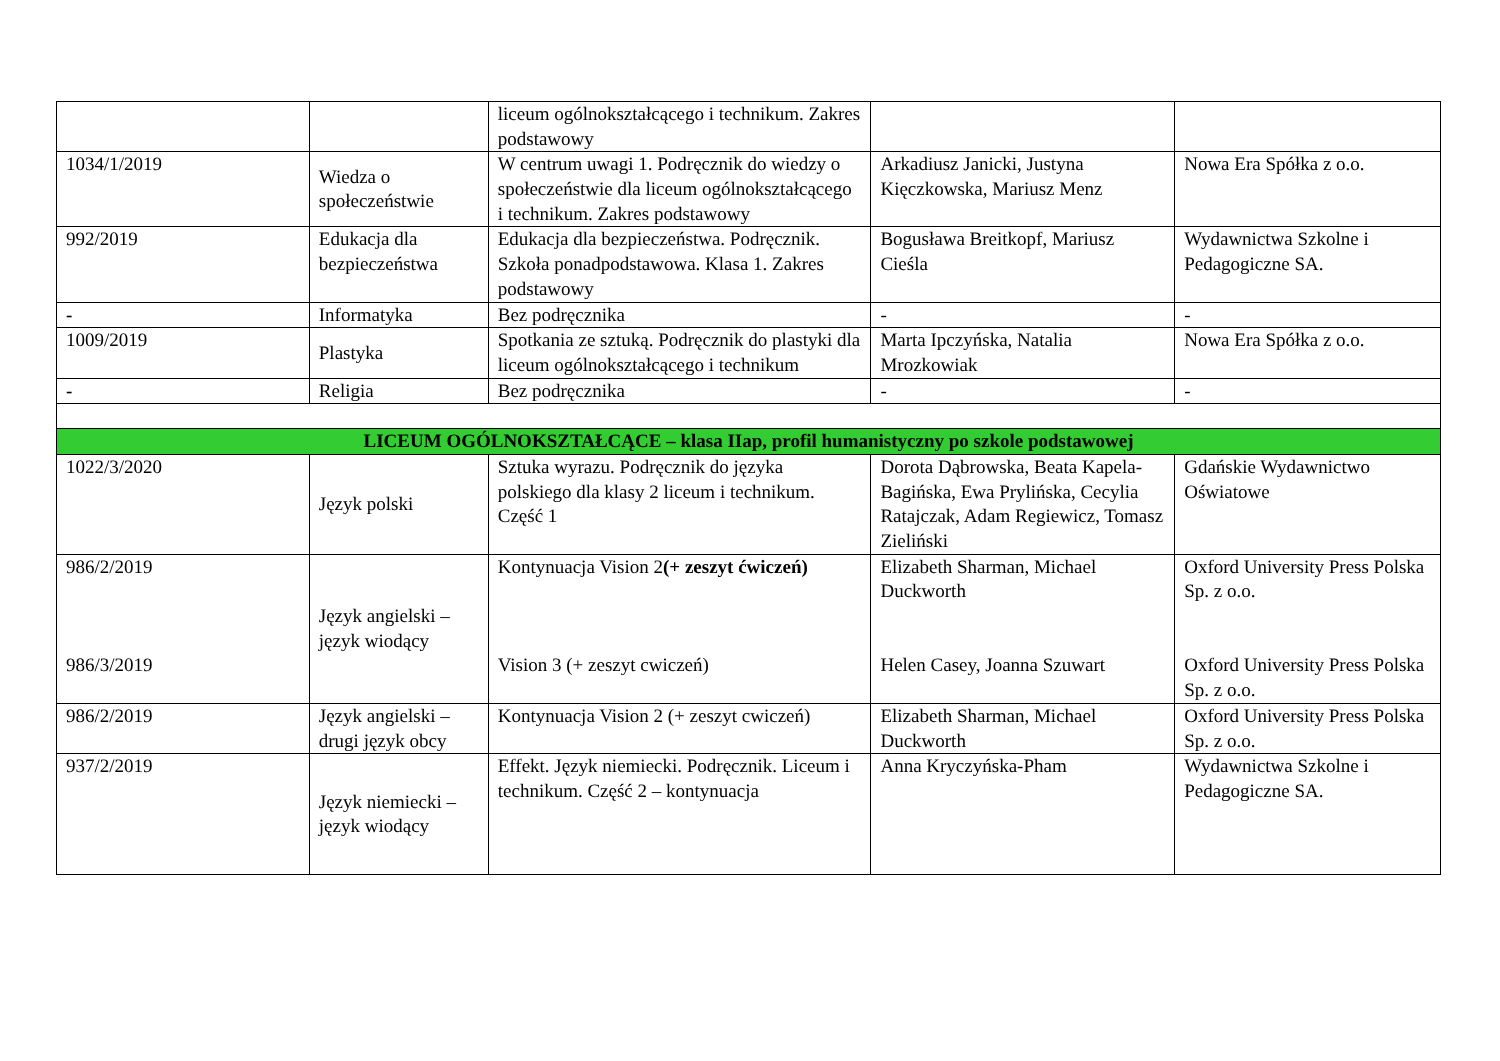| | | liceum ogólnokształcącego i technikum. Zakres podstawowy | | |
| 1034/1/2019 | Wiedza o społeczeństwie | W centrum uwagi 1. Podręcznik do wiedzy o społeczeństwie dla liceum ogólnokształcącego i technikum. Zakres podstawowy | Arkadiusz Janicki, Justyna Kięczkowska, Mariusz Menz | Nowa Era Spółka z o.o. |
| 992/2019 | Edukacja dla bezpieczeństwa | Edukacja dla bezpieczeństwa. Podręcznik. Szkoła ponadpodstawowa. Klasa 1. Zakres podstawowy | Bogusława Breitkopf, Mariusz Cieśla | Wydawnictwa Szkolne i Pedagogiczne SA. |
| - | Informatyka | Bez podręcznika | - | - |
| 1009/2019 | Plastyka | Spotkania ze sztuką. Podręcznik do plastyki dla liceum ogólnokształcącego i technikum | Marta Ipczyńska, Natalia Mrozkowiak | Nowa Era Spółka z o.o. |
| - | Religia | Bez podręcznika | - | - |
| LICEUM OGÓLNOKSZTAŁCĄCE – klasa IIap, profil humanistyczny po szkole podstawowej | | | | |
| 1022/3/2020 | Język polski | Sztuka wyrazu. Podręcznik do języka polskiego dla klasy 2 liceum i technikum. Część 1 | Dorota Dąbrowska, Beata Kapela-Bagińska, Ewa Prylińska, Cecylia Ratajczak, Adam Regiewicz, Tomasz Zieliński | Gdańskie Wydawnictwo Oświatowe |
| 986/2/2019 986/3/2019 | Język angielski – język wiodący | Kontynuacja Vision 2 (+ zeszyt ćwiczeń) Vision 3 (+ zeszyt cwiczeń) | Elizabeth Sharman, Michael Duckworth Helen Casey, Joanna Szuwart | Oxford University Press Polska Sp. z o.o. Oxford University Press Polska Sp. z o.o. |
| 986/2/2019 | Język angielski – drugi język obcy | Kontynuacja Vision 2 (+ zeszyt cwiczeń) | Elizabeth Sharman, Michael Duckworth | Oxford University Press Polska Sp. z o.o. |
| 937/2/2019 | Język niemiecki – język wiodący | Effekt. Język niemiecki. Podręcznik. Liceum i technikum. Część 2 – kontynuacja | Anna Kryczyńska-Pham | Wydawnictwa Szkolne i Pedagogiczne SA. |